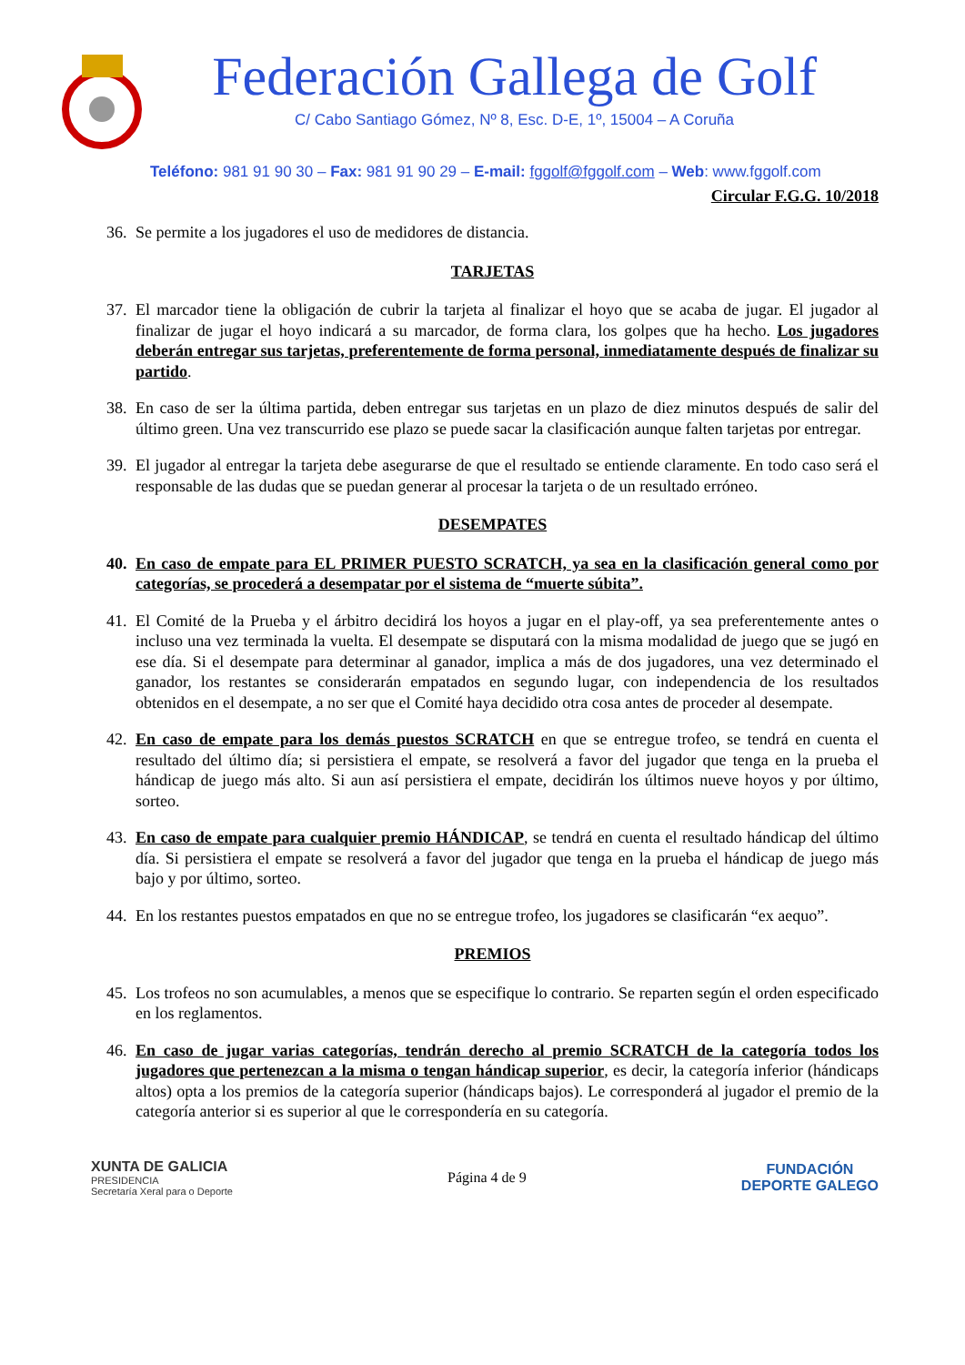Federación Gallega de Golf
C/ Cabo Santiago Gómez, Nº 8, Esc. D-E, 1º, 15004 – A Coruña
Teléfono: 981 91 90 30 – Fax: 981 91 90 29 – E-mail: fggolf@fggolf.com – Web: www.fggolf.com
Circular F.G.G. 10/2018
36. Se permite a los jugadores el uso de medidores de distancia.
TARJETAS
37. El marcador tiene la obligación de cubrir la tarjeta al finalizar el hoyo que se acaba de jugar. El jugador al finalizar de jugar el hoyo indicará a su marcador, de forma clara, los golpes que ha hecho. Los jugadores deberán entregar sus tarjetas, preferentemente de forma personal, inmediatamente después de finalizar su partido.
38. En caso de ser la última partida, deben entregar sus tarjetas en un plazo de diez minutos después de salir del último green. Una vez transcurrido ese plazo se puede sacar la clasificación aunque falten tarjetas por entregar.
39. El jugador al entregar la tarjeta debe asegurarse de que el resultado se entiende claramente. En todo caso será el responsable de las dudas que se puedan generar al procesar la tarjeta o de un resultado erróneo.
DESEMPATES
40. En caso de empate para EL PRIMER PUESTO SCRATCH, ya sea en la clasificación general como por categorías, se procederá a desempatar por el sistema de “muerte súbita”.
41. El Comité de la Prueba y el árbitro decidirá los hoyos a jugar en el play-off, ya sea preferentemente antes o incluso una vez terminada la vuelta. El desempate se disputará con la misma modalidad de juego que se jugó en ese día. Si el desempate para determinar al ganador, implica a más de dos jugadores, una vez determinado el ganador, los restantes se considerarán empatados en segundo lugar, con independencia de los resultados obtenidos en el desempate, a no ser que el Comité haya decidido otra cosa antes de proceder al desempate.
42. En caso de empate para los demás puestos SCRATCH en que se entregue trofeo, se tendrá en cuenta el resultado del último día; si persistiera el empate, se resolverá a favor del jugador que tenga en la prueba el hándicap de juego más alto. Si aun así persistiera el empate, decidirán los últimos nueve hoyos y por último, sorteo.
43. En caso de empate para cualquier premio HÁNDICAP, se tendrá en cuenta el resultado hándicap del último día. Si persistiera el empate se resolverá a favor del jugador que tenga en la prueba el hándicap de juego más bajo y por último, sorteo.
44. En los restantes puestos empatados en que no se entregue trofeo, los jugadores se clasificarán “ex aequo”.
PREMIOS
45. Los trofeos no son acumulables, a menos que se especifique lo contrario. Se reparten según el orden especificado en los reglamentos.
46. En caso de jugar varias categorías, tendrán derecho al premio SCRATCH de la categoría todos los jugadores que pertenezcan a la misma o tengan hándicap superior, es decir, la categoría inferior (hándicaps altos) opta a los premios de la categoría superior (hándicaps bajos). Le corresponderá al jugador el premio de la categoría anterior si es superior al que le correspondería en su categoría.
XUNTA DE GALICIA
PRESIDENCIA
Secretaría Xeral para o Deporte
Página 4 de 9
FUNDACIÓN
DEPORTE GALEGO